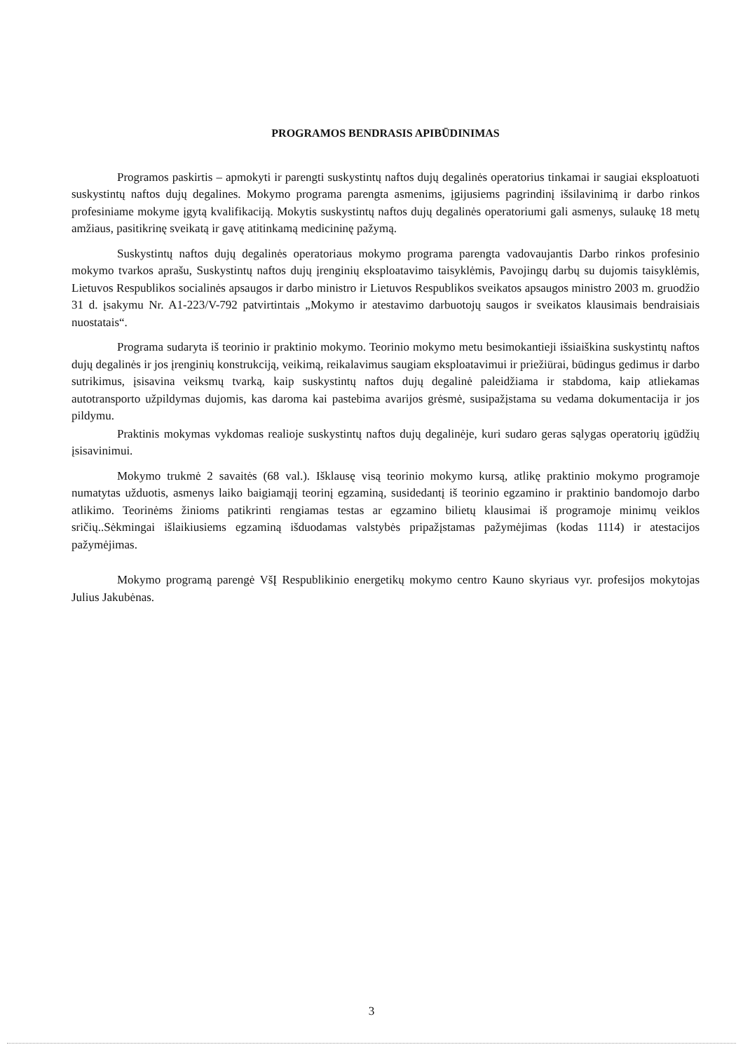PROGRAMOS BENDRASIS APIBŪDINIMAS
Programos paskirtis – apmokyti ir parengti suskystintų naftos dujų degalinės operatorius tinkamai ir saugiai eksploatuoti suskystintų naftos dujų degalines. Mokymo programa parengta asmenims, įgijusiems pagrindinį išsilavinimą ir darbo rinkos profesiniame mokyme įgytą kvalifikaciją. Mokytis suskystintų naftos dujų degalinės operatoriumi gali asmenys, sulaukę 18 metų amžiaus, pasitikrinę sveikatą ir gavę atitinkamą medicininę pažymą.
Suskystintų naftos dujų degalinės operatoriaus mokymo programa parengta vadovaujantis Darbo rinkos profesinio mokymo tvarkos aprašu, Suskystintų naftos dujų įrenginių eksploatavimo taisyklėmis, Pavojingų darbų su dujomis taisyklėmis, Lietuvos Respublikos socialinės apsaugos ir darbo ministro ir Lietuvos Respublikos sveikatos apsaugos ministro 2003 m. gruodžio 31 d. įsakymu Nr. A1-223/V-792 patvirtintais „Mokymo ir atestavimo darbuotojų saugos ir sveikatos klausimais bendraisiais nuostatais“.
Programa sudaryta iš teorinio ir praktinio mokymo. Teorinio mokymo metu besimokantieji išsiaiškina suskystintų naftos dujų degalinės ir jos įrenginių konstrukciją, veikimą, reikalavimus saugiam eksploatavimui ir priežiūrai, būdingus gedimus ir darbo sutrikimus, įsisavina veiksmų tvarką, kaip suskystintų naftos dujų degalinė paleidžiama ir stabdoma, kaip atliekamas autotransporto užpildymas dujomis, kas daroma kai pastebima avarijos grėsmė, susipažįstama su vedama dokumentacija ir jos pildymu.
Praktinis mokymas vykdomas realioje suskystintų naftos dujų degalinėje, kuri sudaro geras sąlygas operatorių įgūdžių įsisavinimui.
Mokymo trukmė 2 savaitės (68 val.). Išklausę visą teorinio mokymo kursą, atlikę praktinio mokymo programoje numatytas užduotis, asmenys laiko baigiamąjį teorinį egzaminą, susidedantį iš teorinio egzamino ir praktinio bandomojo darbo atlikimo. Teorinėms žinioms patikrinti rengiamas testas ar egzamino bilietų klausimai iš programoje minimų veiklos sričių..Sėkmingai išlaikiusiems egzaminą išduodamas valstybės pripažįstamas pažymėjimas (kodas 1114) ir atestacijos pažymėjimas.
Mokymo programą parengė VšĮ Respublikinio energetikų mokymo centro Kauno skyriaus vyr. profesijos mokytojas Julius Jakubėnas.
3